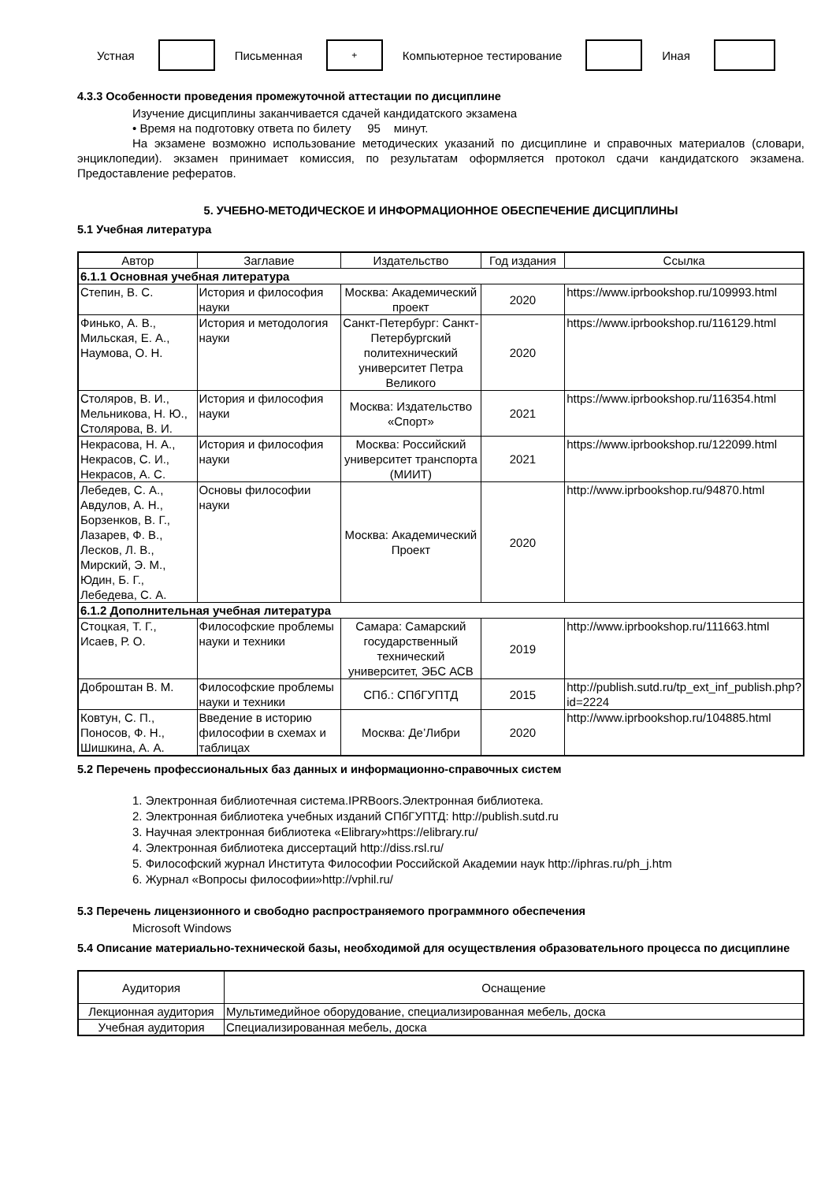Устная Письменная
+
Компьютерное тестирование Иная
4.3.3 Особенности проведения промежуточной аттестации по дисциплине
Изучение дисциплины заканчивается сдачей кандидатского экзамена
• Время на подготовку ответа по билету 95 минут.
На экзамене возможно использование методических указаний по дисциплине и справочных материалов (словари, энциклопедии). экзамен принимает комиссия, по результатам оформляется протокол сдачи кандидатского экзамена. Предоставление рефератов.
5. УЧЕБНО-МЕТОДИЧЕСКОЕ И ИНФОРМАЦИОННОЕ ОБЕСПЕЧЕНИЕ ДИСЦИПЛИНЫ
5.1 Учебная литература
| Автор | Заглавие | Издательство | Год издания | Ссылка |
| --- | --- | --- | --- | --- |
| 6.1.1 Основная учебная литература | | | | |
| Степин, В. С. | История и философия науки | Москва: Академический проект | 2020 | https://www.iprbookshop.ru/109993.html |
| Финько, А. В., Мильская, Е. А., Наумова, О. Н. | История и методология науки | Санкт-Петербург: Санкт-Петербургский политехнический университет Петра Великого | 2020 | https://www.iprbookshop.ru/116129.html |
| Столяров, В. И., Мельникова, Н. Ю., Столярова, В. И. | История и философия науки | Москва: Издательство «Спорт» | 2021 | https://www.iprbookshop.ru/116354.html |
| Некрасова, Н. А., Некрасов, С. И., Некрасов, А. С. | История и философия науки | Москва: Российский университет транспорта (МИИТ) | 2021 | https://www.iprbookshop.ru/122099.html |
| Лебедев, С. А., Авдулов, А. Н., Борзенков, В. Г., Лазарев, Ф. В., Лесков, Л. В., Мирский, Э. М., Юдин, Б. Г., Лебедева, С. А. | Основы философии науки | Москва: Академический Проект | 2020 | http://www.iprbookshop.ru/94870.html |
| 6.1.2 Дополнительная учебная литература | | | | |
| Стоцкая, Т. Г., Исаев, Р. О. | Философские проблемы науки и техники | Самара: Самарский государственный технический университет, ЭБС АСВ | 2019 | http://www.iprbookshop.ru/111663.html |
| Доброштан В. М. | Философские проблемы науки и техники | СПб.: СПбГУПТД | 2015 | http://publish.sutd.ru/tp_ext_inf_publish.php?id=2224 |
| Ковтун, С. П., Поносов, Ф. Н., Шишкина, А. А. | Введение в историю философии в схемах и таблицах | Москва: Де’Либри | 2020 | http://www.iprbookshop.ru/104885.html |
5.2 Перечень профессиональных баз данных и информационно-справочных систем
1. Электронная библиотечная система.IPRBoors.Электронная библиотека.
2. Электронная библиотека учебных изданий СПбГУПТД: http://publish.sutd.ru
3. Научная электронная библиотека «Elibrary»https://elibrary.ru/
4. Электронная библиотека диссертаций http://diss.rsl.ru/
5. Философский журнал Института Философии Российской Академии наук http://iphras.ru/ph_j.htm
6. Журнал «Вопросы философии»http://vphil.ru/
5.3 Перечень лицензионного и свободно распространяемого программного обеспечения
Microsoft Windows
5.4 Описание материально-технической базы, необходимой для осуществления образовательного процесса по дисциплине
| Аудитория | Оснащение |
| --- | --- |
| Лекционная аудитория | Мультимедийное оборудование, специализированная мебель, доска |
| Учебная аудитория | Специализированная мебель, доска |